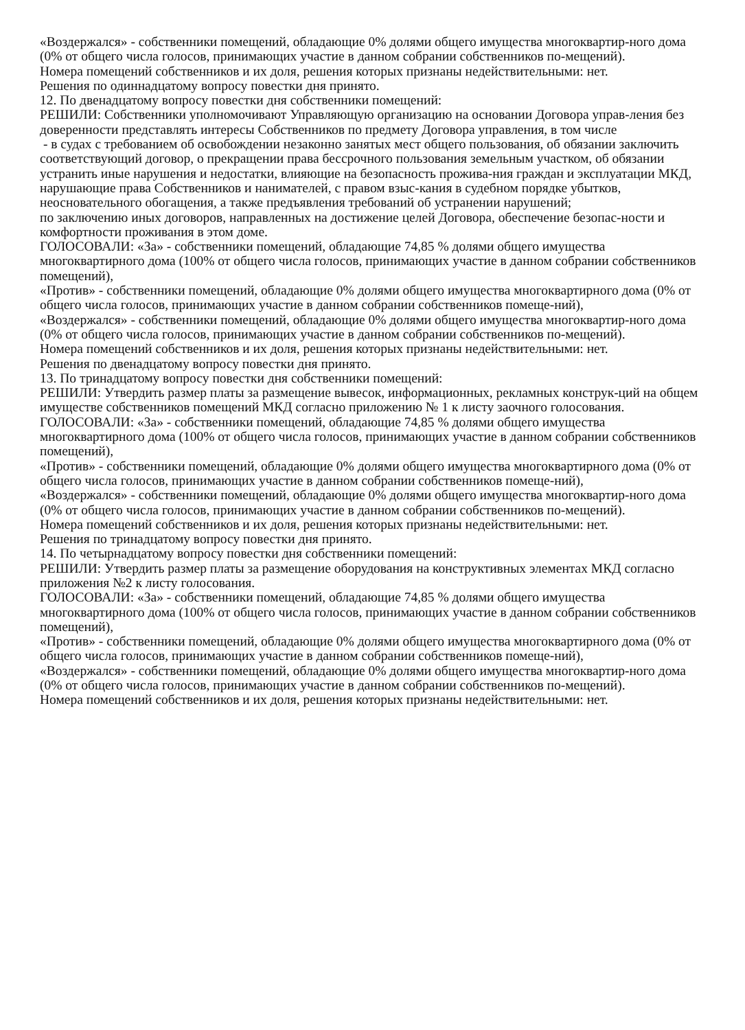«Воздержался» - собственники помещений, обладающие 0% долями общего имущества многоквартир-ного дома (0% от общего числа голосов, принимающих участие в данном собрании собственников по-мещений).
Номера помещений собственников и их доля, решения которых признаны недействительными: нет.
Решения по одиннадцатому вопросу повестки дня принято.
12. По двенадцатому вопросу повестки дня собственники помещений:
РЕШИЛИ: Собственники уполномочивают Управляющую организацию на основании Договора управ-ления без доверенности представлять интересы Собственников по предмету Договора управления, в том числе
- в судах с требованием об освобождении незаконно занятых мест общего пользования, об обязании заключить соответствующий договор, о прекращении права бессрочного пользования земельным участком, об обязании устранить иные нарушения и недостатки, влияющие на безопасность прожива-ния граждан и эксплуатации МКД, нарушающие права Собственников и нанимателей, с правом взыс-кания в судебном порядке убытков, неосновательного обогащения, а также предъявления требований об устранении нарушений;
по заключению иных договоров, направленных на достижение целей Договора, обеспечение безопас-ности и комфортности проживания в этом доме.
ГОЛОСОВАЛИ: «За» - собственники помещений, обладающие 74,85 % долями общего имущества многоквартирного дома (100% от общего числа голосов, принимающих участие в данном собрании собственников помещений),
«Против» - собственники помещений, обладающие 0% долями общего имущества многоквартирного дома (0% от общего числа голосов, принимающих участие в данном собрании собственников помеще-ний),
«Воздержался» - собственники помещений, обладающие 0% долями общего имущества многоквартир-ного дома (0% от общего числа голосов, принимающих участие в данном собрании собственников по-мещений).
Номера помещений собственников и их доля, решения которых признаны недействительными: нет.
Решения по двенадцатому вопросу повестки дня принято.
13. По тринадцатому вопросу повестки дня собственники помещений:
РЕШИЛИ: Утвердить размер платы за размещение вывесок, информационных, рекламных конструк-ций на общем имуществе собственников помещений МКД согласно приложению № 1 к листу заочного голосования.
ГОЛОСОВАЛИ: «За» - собственники помещений, обладающие 74,85 % долями общего имущества многоквартирного дома (100% от общего числа голосов, принимающих участие в данном собрании собственников помещений),
«Против» - собственники помещений, обладающие 0% долями общего имущества многоквартирного дома (0% от общего числа голосов, принимающих участие в данном собрании собственников помеще-ний),
«Воздержался» - собственники помещений, обладающие 0% долями общего имущества многоквартир-ного дома (0% от общего числа голосов, принимающих участие в данном собрании собственников по-мещений).
Номера помещений собственников и их доля, решения которых признаны недействительными: нет.
Решения по тринадцатому вопросу повестки дня принято.
14. По четырнадцатому вопросу повестки дня собственники помещений:
РЕШИЛИ: Утвердить размер платы за размещение оборудования на конструктивных элементах МКД согласно приложения №2 к листу голосования.
ГОЛОСОВАЛИ: «За» - собственники помещений, обладающие 74,85 % долями общего имущества многоквартирного дома (100% от общего числа голосов, принимающих участие в данном собрании собственников помещений),
«Против» - собственники помещений, обладающие 0% долями общего имущества многоквартирного дома (0% от общего числа голосов, принимающих участие в данном собрании собственников помеще-ний),
«Воздержался» - собственники помещений, обладающие 0% долями общего имущества многоквартир-ного дома (0% от общего числа голосов, принимающих участие в данном собрании собственников по-мещений).
Номера помещений собственников и их доля, решения которых признаны недействительными: нет.